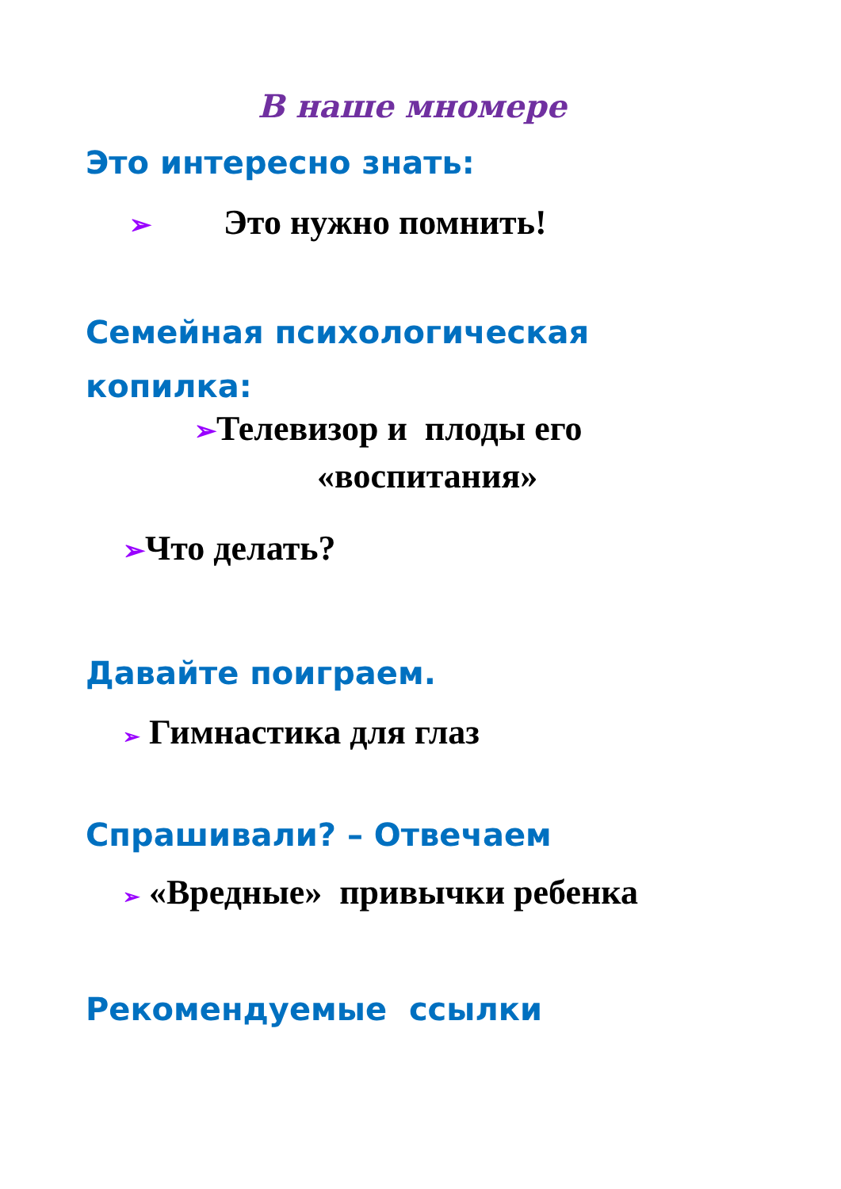В наше мномере
Это интересно знать:
➢ Это нужно помнить!
Семейная психологическая
копилка:
➢Телевизор и плоды его
«воспитания»
➢Что делать?
Давайте поиграем.
➢ Гимнастика для глаз
Спрашивали? – Отвечаем
➢ «Вредные» привычки ребенка
Рекомендуемые ссылки